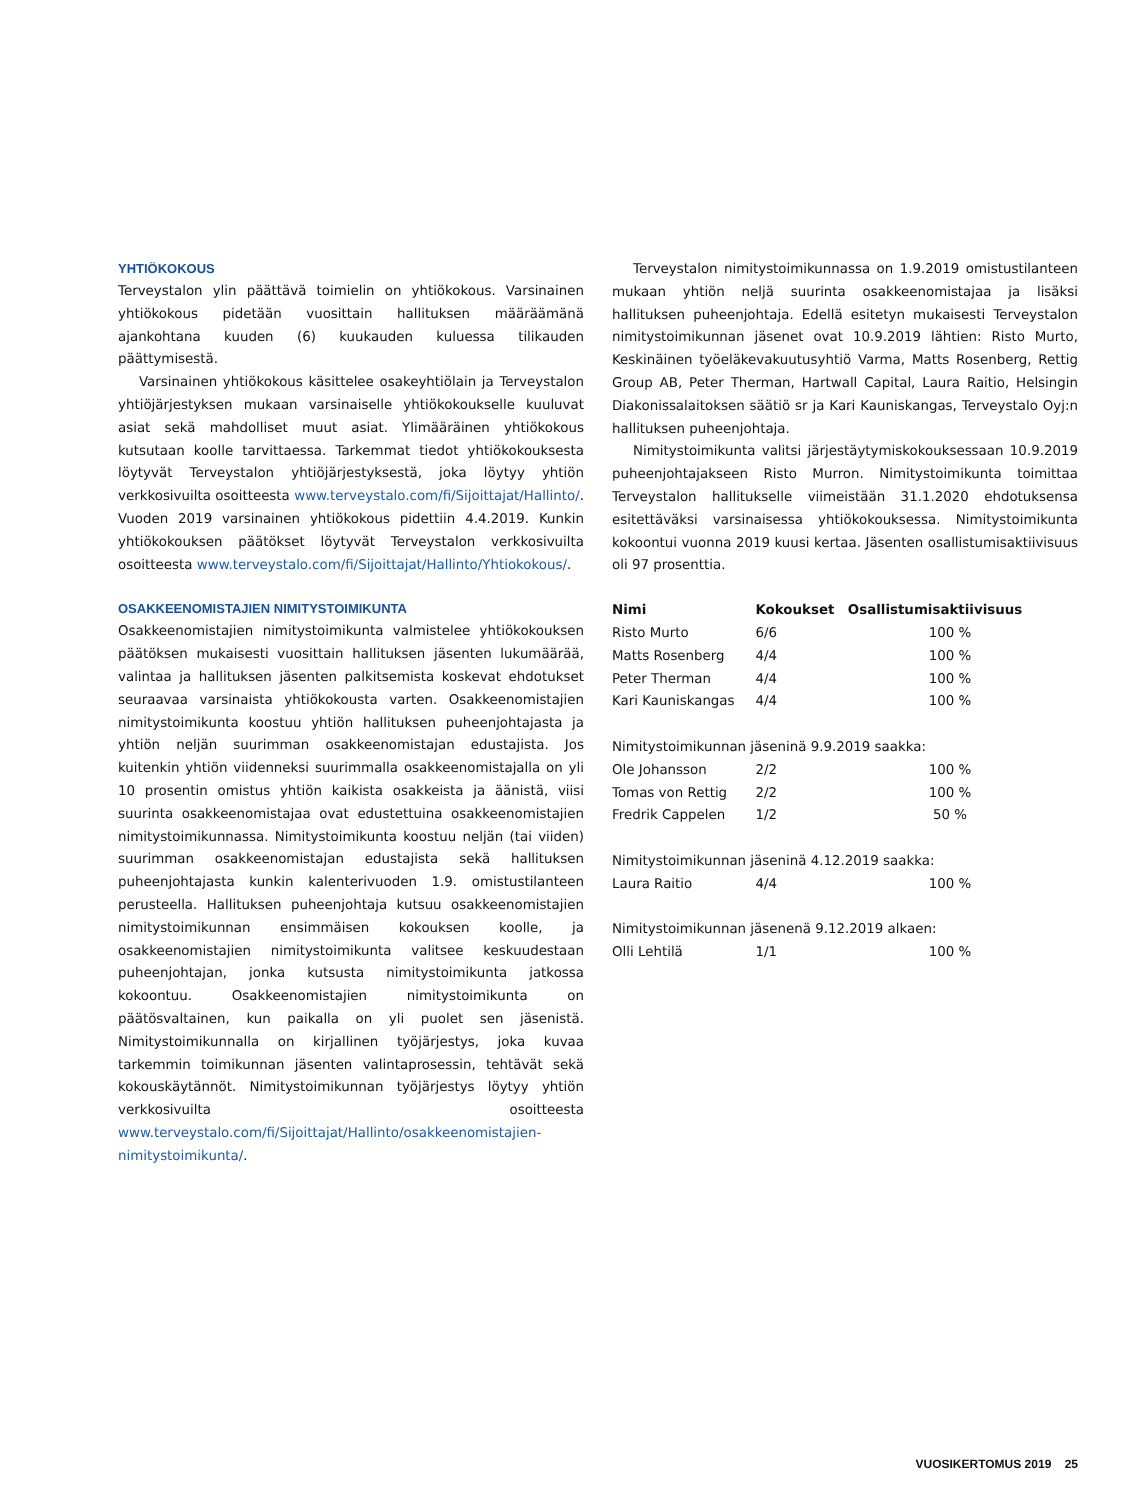YHTIÖKOKOUS
Terveystalon ylin päättävä toimielin on yhtiökokous. Varsinainen yhtiökokous pidetään vuosittain hallituksen määräämänä ajankohtana kuuden (6) kuukauden kuluessa tilikauden päättymisestä.
Varsinainen yhtiökokous käsittelee osakeyhtiölain ja Terveystalon yhtiöjärjestyksen mukaan varsinaiselle yhtiökokoukselle kuuluvat asiat sekä mahdolliset muut asiat. Ylimääräinen yhtiökokous kutsutaan koolle tarvittaessa. Tarkemmat tiedot yhtiökokouksesta löytyvät Terveystalon yhtiöjärjestyksestä, joka löytyy yhtiön verkkosivuilta osoitteesta www.terveystalo.com/fi/Sijoittajat/Hallinto/. Vuoden 2019 varsinainen yhtiökokous pidettiin 4.4.2019. Kunkin yhtiökokouksen päätökset löytyvät Terveystalon verkkosivuilta osoitteesta www.terveystalo.com/fi/Sijoittajat/Hallinto/Yhtiokokous/.
OSAKKEENOMISTAJIEN NIMITYSTOIMIKUNTA
Osakkeenomistajien nimitystoimikunta valmistelee yhtiökokouksen päätöksen mukaisesti vuosittain hallituksen jäsenten lukumäärää, valintaa ja hallituksen jäsenten palkitsemista koskevat ehdotukset seuraavaa varsinaista yhtiökokousta varten. Osakkeenomistajien nimitystoimikunta koostuu yhtiön hallituksen puheenjohtajasta ja yhtiön neljän suurimman osakkeenomistajan edustajista. Jos kuitenkin yhtiön viidenneksi suurimmalla osakkeenomistajalla on yli 10 prosentin omistus yhtiön kaikista osakkeista ja äänistä, viisi suurinta osakkeenomistajaa ovat edustettuina osakkeenomistajien nimitystoimikunnassa. Nimitystoimikunta koostuu neljän (tai viiden) suurimman osakkeenomistajan edustajista sekä hallituksen puheenjohtajasta kunkin kalenterivuoden 1.9. omistustilanteen perusteella. Hallituksen puheenjohtaja kutsuu osakkeenomistajien nimitystoimikunnan ensimmäisen kokouksen koolle, ja osakkeenomistajien nimitystoimikunta valitsee keskuudestaan puheenjohtajan, jonka kutsusta nimitystoimikunta jatkossa kokoontuu. Osakkeenomistajien nimitystoimikunta on päätösvaltainen, kun paikalla on yli puolet sen jäsenistä. Nimitystoimikunnalla on kirjallinen työjärjestys, joka kuvaa tarkemmin toimikunnan jäsenten valintaprosessin, tehtävät sekä kokouskäytännöt. Nimitystoimikunnan työjärjestys löytyy yhtiön verkkosivuilta osoitteesta www.terveystalo.com/fi/Sijoittajat/Hallinto/osakkeenomistajien-nimitystoimikunta/.
Terveystalon nimitystoimikunnassa on 1.9.2019 omistustilanteen mukaan yhtiön neljä suurinta osakkeenomistajaa ja lisäksi hallituksen puheenjohtaja. Edellä esitetyn mukaisesti Terveystalon nimitystoimikunnan jäsenet ovat 10.9.2019 lähtien: Risto Murto, Keskinäinen työeläkevakuutusyhtiö Varma, Matts Rosenberg, Rettig Group AB, Peter Therman, Hartwall Capital, Laura Raitio, Helsingin Diakonissalaitoksen säätiö sr ja Kari Kauniskangas, Terveystalo Oyj:n hallituksen puheenjohtaja.
Nimitystoimikunta valitsi järjestäytymiskokouksessaan 10.9.2019 puheenjohtajakseen Risto Murron. Nimitystoimikunta toimittaa Terveystalon hallitukselle viimeistään 31.1.2020 ehdotuksensa esitettäväksi varsinaisessa yhtiökokouksessa. Nimitystoimikunta kokoontui vuonna 2019 kuusi kertaa. Jäsenten osallistumisaktiivisuus oli 97 prosenttia.
| Nimi | Kokoukset | Osallistumisaktiivisuus |
| --- | --- | --- |
| Risto Murto | 6/6 | 100 % |
| Matts Rosenberg | 4/4 | 100 % |
| Peter Therman | 4/4 | 100 % |
| Kari Kauniskangas | 4/4 | 100 % |
| Nimitystoimikunnan jäseninä 9.9.2019 saakka: | | |
| Ole Johansson | 2/2 | 100 % |
| Tomas von Rettig | 2/2 | 100 % |
| Fredrik Cappelen | 1/2 | 50 % |
| Nimitystoimikunnan jäseninä 4.12.2019 saakka: | | |
| Laura Raitio | 4/4 | 100 % |
| Nimitystoimikunnan jäsenenä 9.12.2019 alkaen: | | |
| Olli Lehtilä | 1/1 | 100 % |
VUOSIKERTOMUS 2019 25